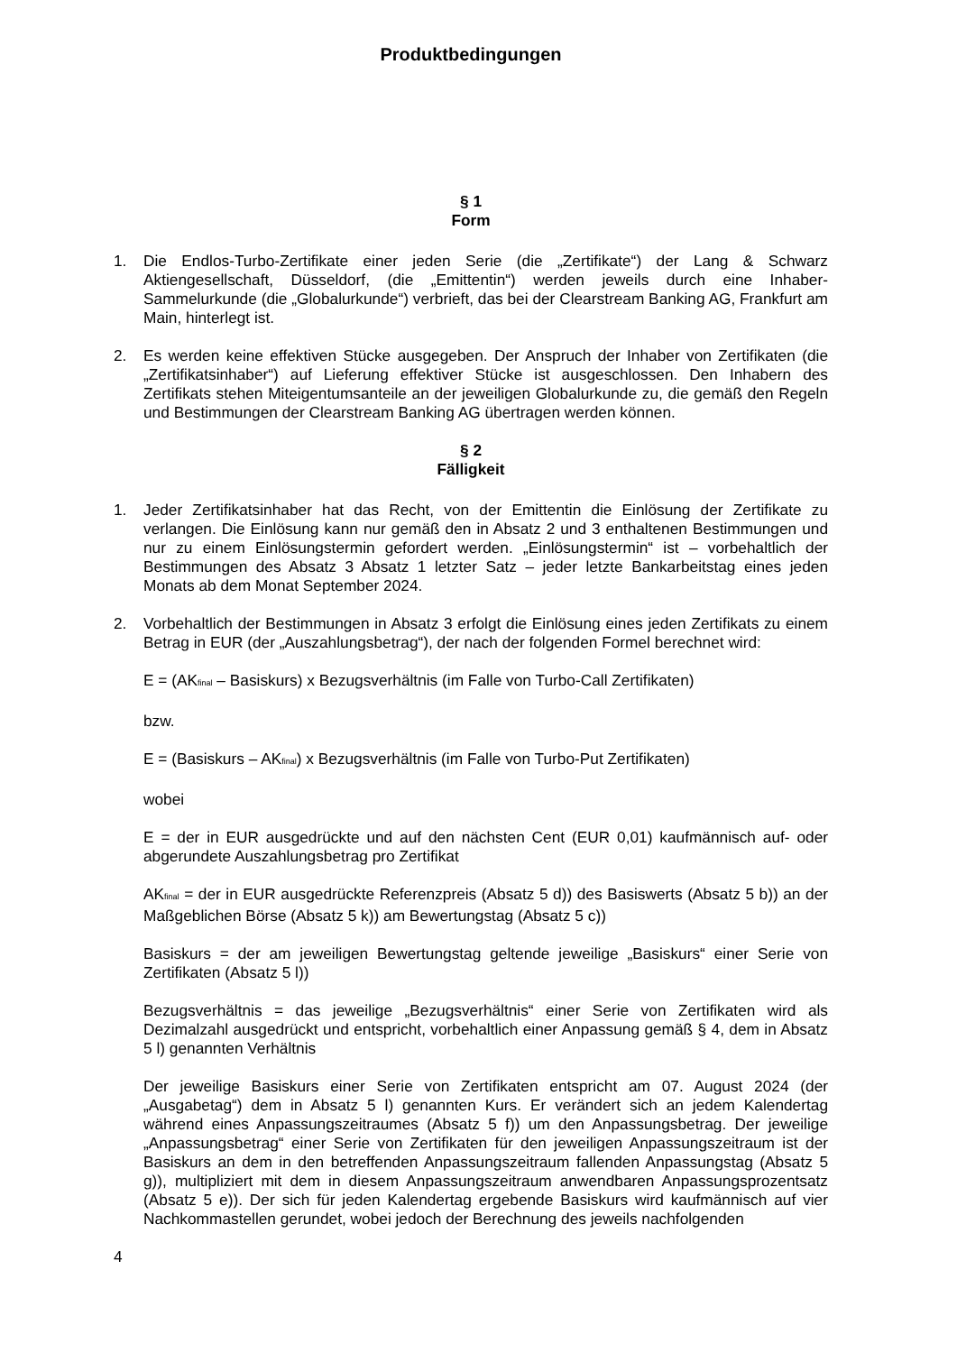Produktbedingungen
§ 1
Form
1. Die Endlos-Turbo-Zertifikate einer jeden Serie (die „Zertifikate“) der Lang & Schwarz Aktiengesellschaft, Düsseldorf, (die „Emittentin“) werden jeweils durch eine Inhaber-Sammelurkunde (die „Globalurkunde“) verbrieft, das bei der Clearstream Banking AG, Frankfurt am Main, hinterlegt ist.
2. Es werden keine effektiven Stücke ausgegeben. Der Anspruch der Inhaber von Zertifikaten (die „Zertifikatsinhaber“) auf Lieferung effektiver Stücke ist ausgeschlossen. Den Inhabern des Zertifikats stehen Miteigentumsanteile an der jeweiligen Globalurkunde zu, die gemäß den Regeln und Bestimmungen der Clearstream Banking AG übertragen werden können.
§ 2
Fälligkeit
1. Jeder Zertifikatsinhaber hat das Recht, von der Emittentin die Einlösung der Zertifikate zu verlangen. Die Einlösung kann nur gemäß den in Absatz 2 und 3 enthaltenen Bestimmungen und nur zu einem Einlösungstermin gefordert werden. „Einlösungstermin“ ist – vorbehaltlich der Bestimmungen des Absatz 3 Absatz 1 letzter Satz – jeder letzte Bankarbeitstag eines jeden Monats ab dem Monat September 2024.
2. Vorbehaltlich der Bestimmungen in Absatz 3 erfolgt die Einlösung eines jeden Zertifikats zu einem Betrag in EUR (der „Auszahlungsbetrag“), der nach der folgenden Formel berechnet wird:
E = (AK<sub>final</sub> – Basiskurs) x Bezugsverhältnis (im Falle von Turbo-Call Zertifikaten)
bzw.
E = (Basiskurs – AK<sub>final</sub>) x Bezugsverhältnis (im Falle von Turbo-Put Zertifikaten)
wobei
E = der in EUR ausgedrückte und auf den nächsten Cent (EUR 0,01) kaufmännisch auf- oder abgerundete Auszahlungsbetrag pro Zertifikat
AK<sub>final</sub> = der in EUR ausgedrückte Referenzpreis (Absatz 5 d)) des Basiswerts (Absatz 5 b)) an der Maßgeblichen Börse (Absatz 5 k)) am Bewertungstag (Absatz 5 c))
Basiskurs = der am jeweiligen Bewertungstag geltende jeweilige „Basiskurs“ einer Serie von Zertifikaten (Absatz 5 l))
Bezugsverhältnis = das jeweilige „Bezugsverhältnis“ einer Serie von Zertifikaten wird als Dezimalzahl ausgedrückt und entspricht, vorbehaltlich einer Anpassung gemäß § 4, dem in Absatz 5 l) genannten Verhältnis
Der jeweilige Basiskurs einer Serie von Zertifikaten entspricht am 07. August 2024 (der „Ausgabetag“) dem in Absatz 5 l) genannten Kurs. Er verändert sich an jedem Kalendertag während eines Anpassungszeitraumes (Absatz 5 f)) um den Anpassungsbetrag. Der jeweilige „Anpassungsbetrag“ einer Serie von Zertifikaten für den jeweiligen Anpassungszeitraum ist der Basiskurs an dem in den betreffenden Anpassungszeitraum fallenden Anpassungstag (Absatz 5 g)), multipliziert mit dem in diesem Anpassungszeitraum anwendbaren Anpassungsprozentsatz (Absatz 5 e)). Der sich für jeden Kalendertag ergebende Basiskurs wird kaufmännisch auf vier Nachkommastellen gerundet, wobei jedoch der Berechnung des jeweils nachfolgenden
4